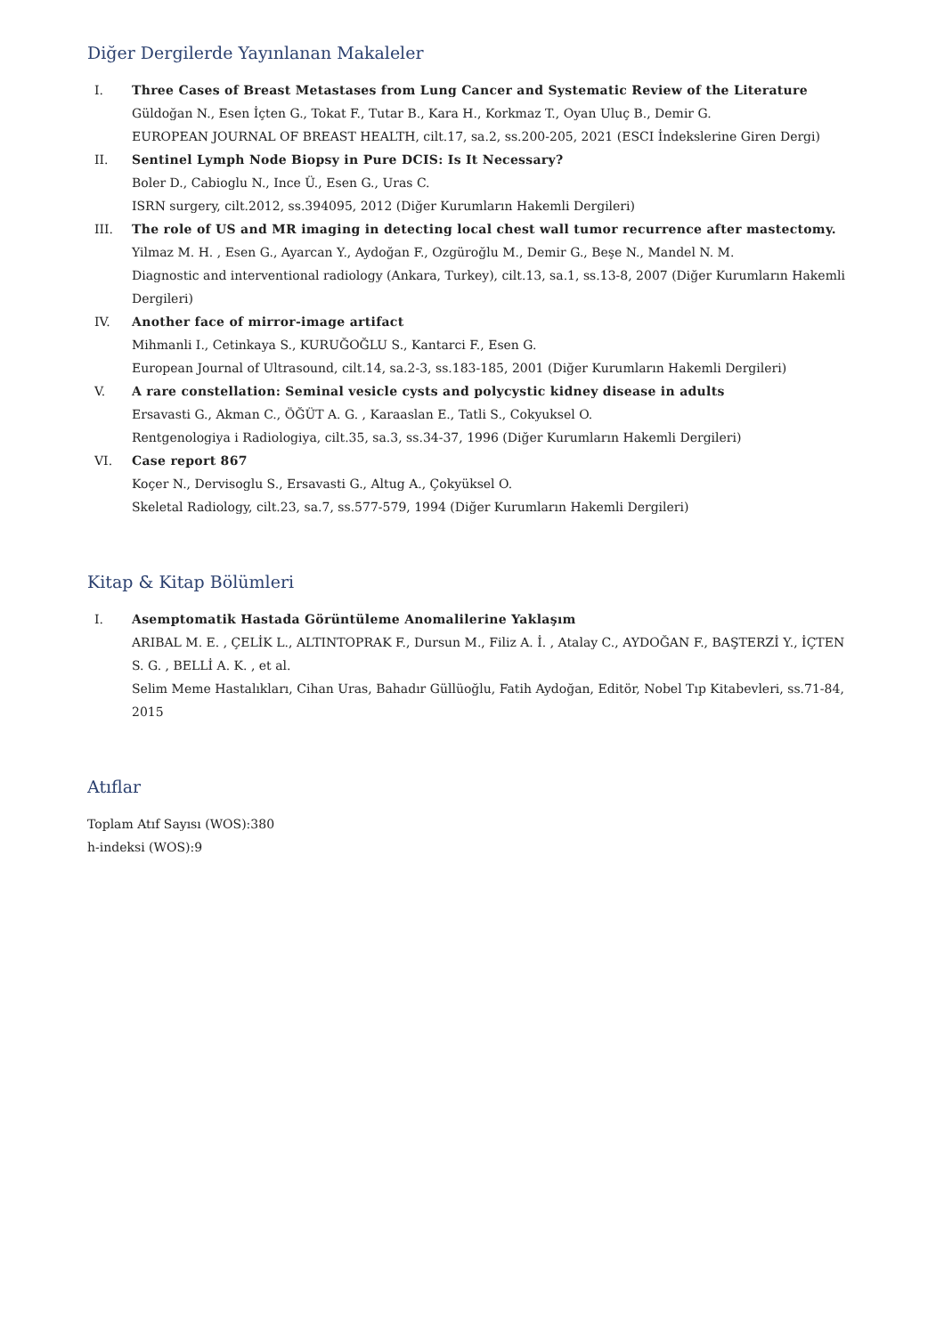Diğer Dergilerde Yayınlanan Makaleler
I. Three Cases of Breast Metastases from Lung Cancer and Systematic Review of the Literature
Güldoğan N., Esen İçten G., Tokat F., Tutar B., Kara H., Korkmaz T., Oyan Uluç B., Demir G.
EUROPEAN JOURNAL OF BREAST HEALTH, cilt.17, sa.2, ss.200-205, 2021 (ESCI İndekslerine Giren Dergi)
II. Sentinel Lymph Node Biopsy in Pure DCIS: Is It Necessary?
Boler D., Cabioglu N., Ince Ü., Esen G., Uras C.
ISRN surgery, cilt.2012, ss.394095, 2012 (Diğer Kurumların Hakemli Dergileri)
III. The role of US and MR imaging in detecting local chest wall tumor recurrence after mastectomy.
Yilmaz M. H. , Esen G., Ayarcan Y., Aydoğan F., Ozgüroğlu M., Demir G., Beşe N., Mandel N. M.
Diagnostic and interventional radiology (Ankara, Turkey), cilt.13, sa.1, ss.13-8, 2007 (Diğer Kurumların Hakemli Dergileri)
IV. Another face of mirror-image artifact
Mihmanli I., Cetinkaya S., KURUĞOĞLU S., Kantarci F., Esen G.
European Journal of Ultrasound, cilt.14, sa.2-3, ss.183-185, 2001 (Diğer Kurumların Hakemli Dergileri)
V. A rare constellation: Seminal vesicle cysts and polycystic kidney disease in adults
Ersavasti G., Akman C., ÖĞÜT A. G. , Karaaslan E., Tatli S., Cokyuksel O.
Rentgenologiya i Radiologiya, cilt.35, sa.3, ss.34-37, 1996 (Diğer Kurumların Hakemli Dergileri)
VI. Case report 867
Koçer N., Dervisoglu S., Ersavasti G., Altug A., Çokyüksel O.
Skeletal Radiology, cilt.23, sa.7, ss.577-579, 1994 (Diğer Kurumların Hakemli Dergileri)
Kitap & Kitap Bölümleri
I. Asemptomatik Hastada Görüntüleme Anomalilerine Yaklaşım
ARIBAL M. E. , ÇELİK L., ALTINTOPRAK F., Dursun M., Filiz A. İ. , Atalay C., AYDOĞAN F., BAŞTERZİ Y., İÇTEN S. G. , BELLİ A. K. , et al.
Selim Meme Hastalıkları, Cihan Uras, Bahadır Güllüoğlu, Fatih Aydoğan, Editör, Nobel Tıp Kitabevleri, ss.71-84, 2015
Atıflar
Toplam Atıf Sayısı (WOS):380
h-indeksi (WOS):9